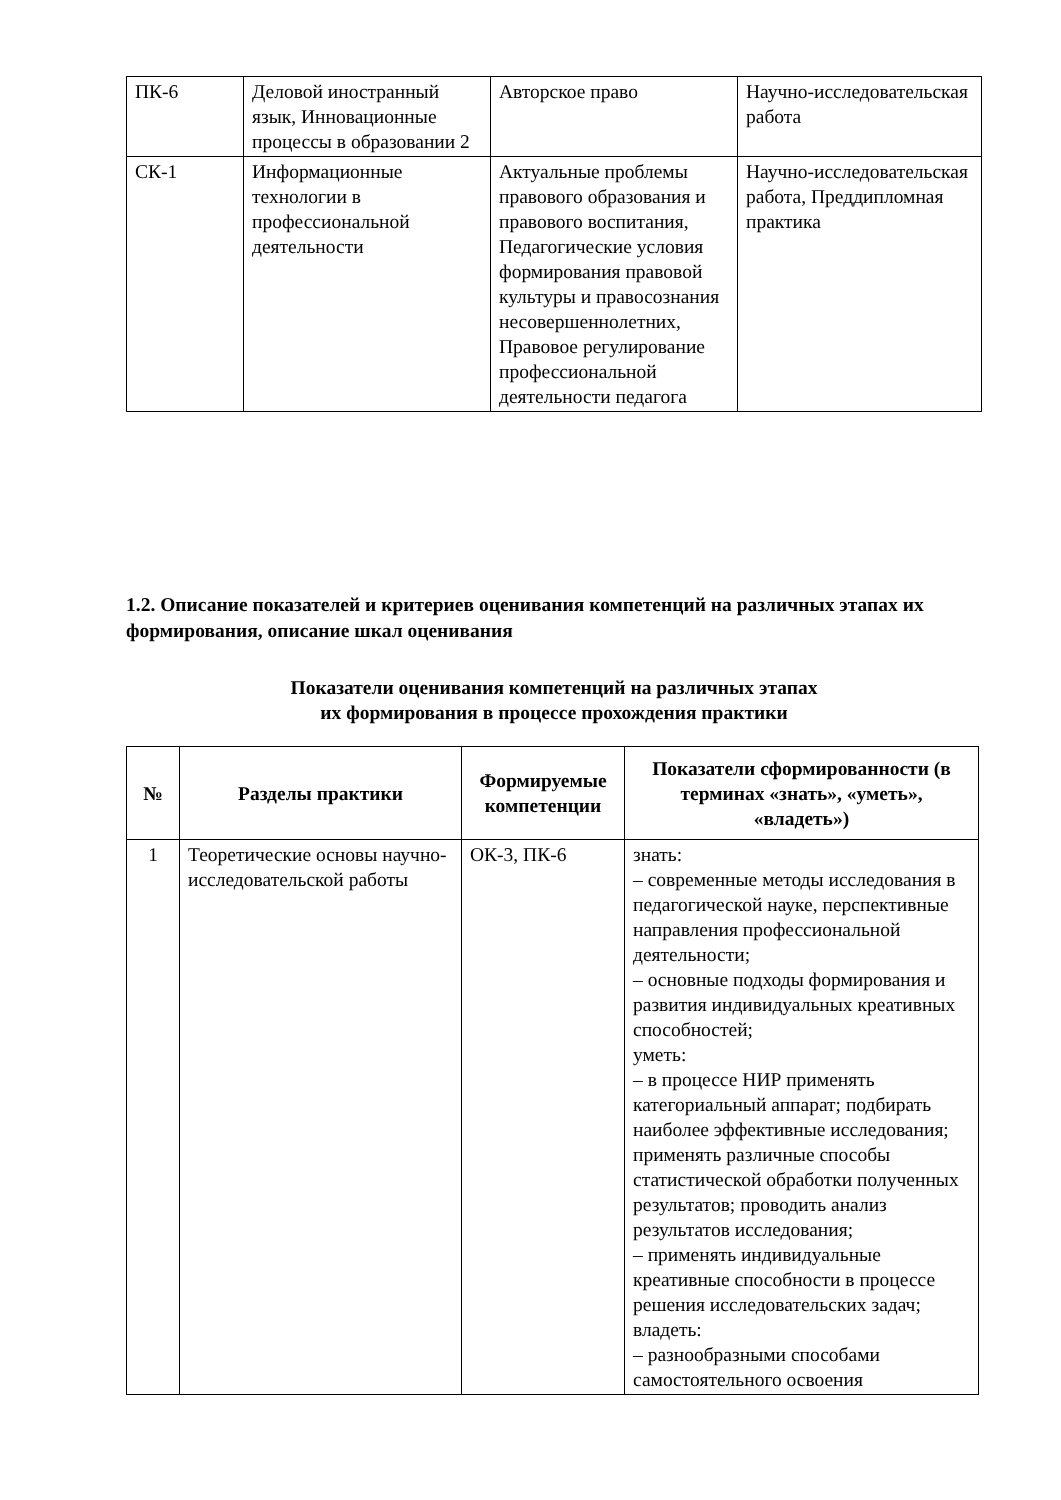| ПК-6 | Деловой иностранный язык, Инновационные процессы в образовании 2 | Авторское право | Научно-исследовательская работа |
| СК-1 | Информационные технологии в профессиональной деятельности | Актуальные проблемы правового образования и правового воспитания, Педагогические условия формирования правовой культуры и правосознания несовершеннолетних, Правовое регулирование профессиональной деятельности педагога | Научно-исследовательская работа, Преддипломная практика |
1.2. Описание показателей и критериев оценивания компетенций на различных этапах их формирования, описание шкал оценивания
Показатели оценивания компетенций на различных этапах
их формирования в процессе прохождения практики
| № | Разделы практики | Формируемые компетенции | Показатели сформированности (в терминах «знать», «уметь», «владеть») |
| --- | --- | --- | --- |
| 1 | Теоретические основы научно-исследовательской работы | ОК-3, ПК-6 | знать: – современные методы исследования в педагогической науке, перспективные направления профессиональной деятельности; – основные подходы формирования и развития индивидуальных креативных способностей; уметь: – в процессе НИР применять категориальный аппарат; подбирать наиболее эффективные исследования; применять различные способы статистической обработки полученных результатов; проводить анализ результатов исследования; – применять индивидуальные креативные способности в процессе решения исследовательских задач; владеть: – разнообразными способами самостоятельного освоения |